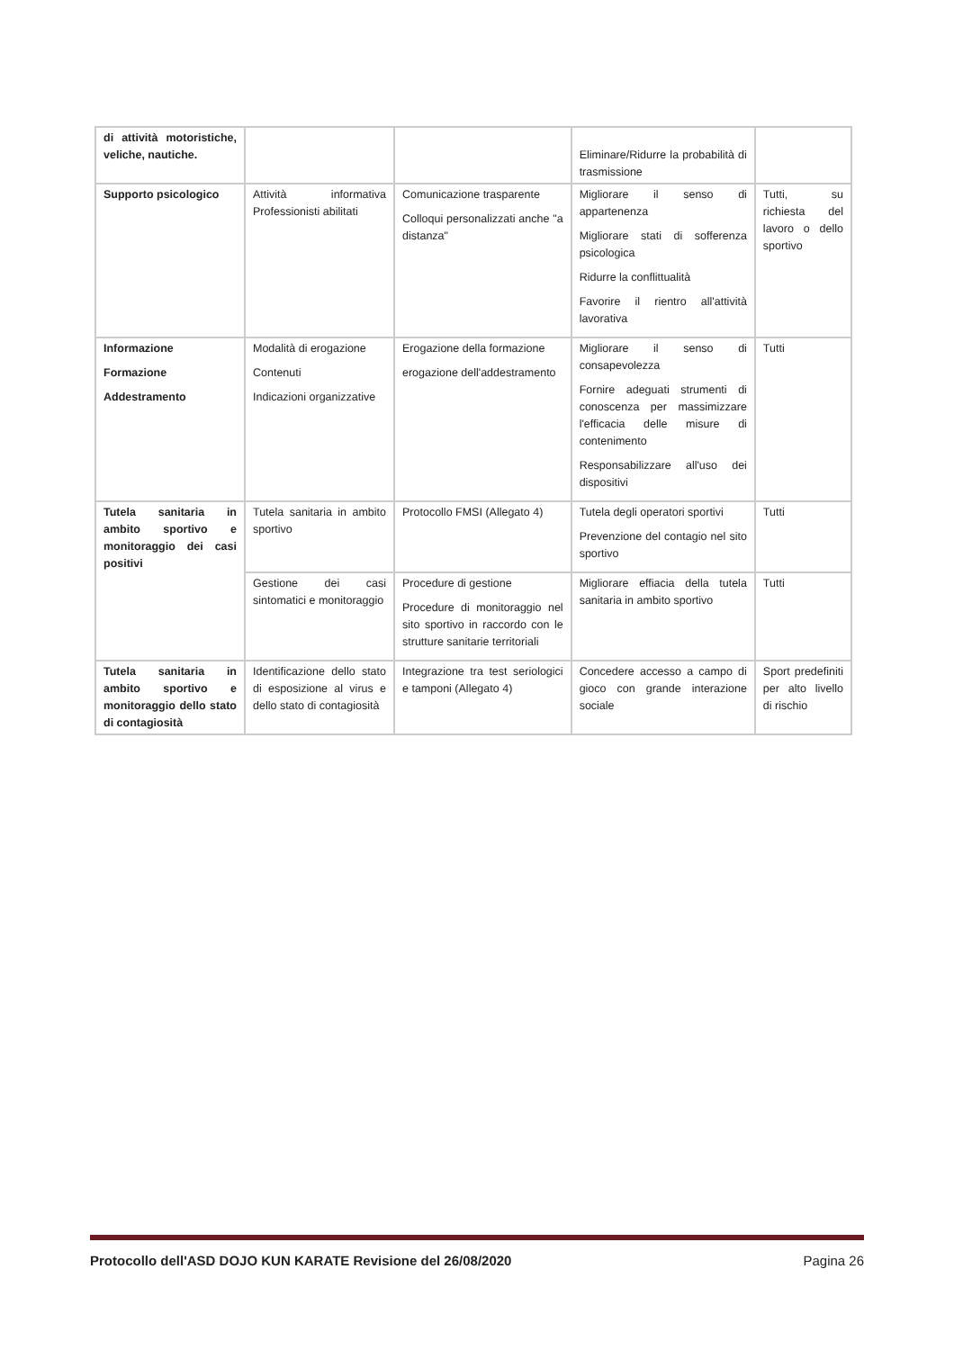| di attività motoristiche, veliche, nautiche. | | | Eliminare/Ridurre la probabilità di trasmissione | |
| Supporto psicologico | Attività informativa Professionisti abilitati | Comunicazione trasparente Colloqui personalizzati anche "a distanza" | Migliorare il senso di appartenenza Migliorare stati di sofferenza psicologica Ridurre la conflittualità Favorire il rientro all'attività lavorativa | Tutti, su richiesta del lavoro o dello sportivo |
| Informazione Formazione Addestramento | Modalità di erogazione Contenuti Indicazioni organizzative | Erogazione della formazione erogazione dell'addestramento | Migliorare il senso di consapevolezza Fornire adeguati strumenti di conoscenza per massimizzare l'efficacia delle misure di contenimento Responsabilizzare all'uso dei dispositivi | Tutti |
| Tutela sanitaria in ambito sportivo e monitoraggio dei casi positivi | Tutela sanitaria in ambito sportivo | Protocollo FMSI (Allegato 4) | Tutela degli operatori sportivi Prevenzione del contagio nel sito sportivo | Tutti |
| | Gestione dei casi sintomatici e monitoraggio | Procedure di gestione Procedure di monitoraggio nel sito sportivo in raccordo con le strutture sanitarie territoriali | Migliorare effiacia della tutela sanitaria in ambito sportivo | Tutti |
| Tutela sanitaria in ambito sportivo e monitoraggio dello stato di contagiosità | Identificazione dello stato di esposizione al virus e dello stato di contagiosità | Integrazione tra test seriologici e tamponi (Allegato 4) | Concedere accesso a campo di gioco con grande interazione sociale | Sport predefiniti per alto livello di rischio |
Protocollo dell'ASD DOJO KUN KARATE Revisione del 26/08/2020 Pagina 26